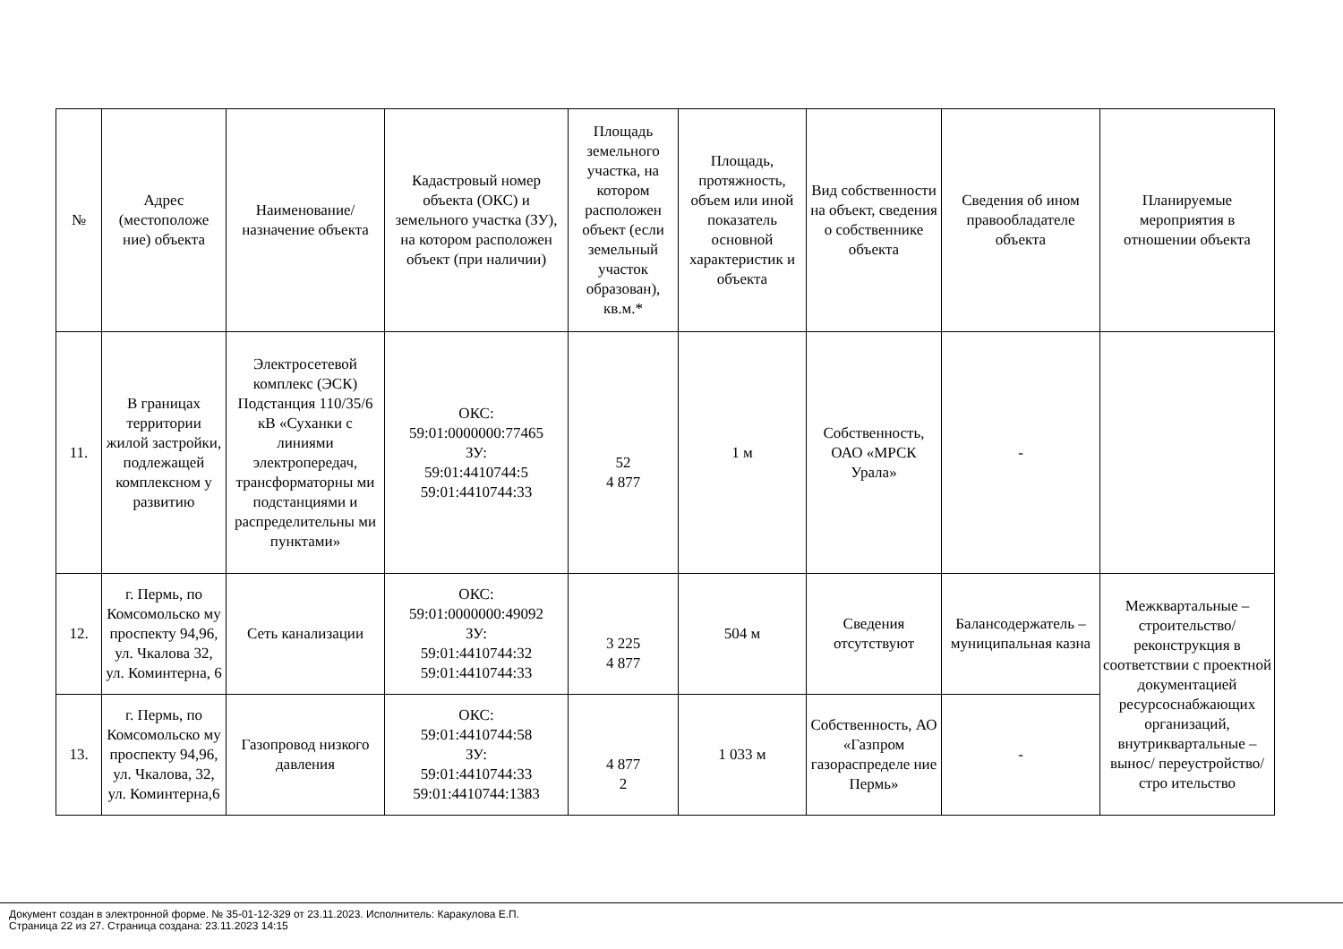| № | Адрес (местоположе ние) объекта | Наименование/ назначение объекта | Кадастровый номер объекта (ОКС) и земельного участка (ЗУ), на котором расположен объект (при наличии) | Площадь земельного участка, на котором расположен объект (если земельный участок образован), кв.м.* | Площадь, протяжность, объем или иной показатель основной характеристик и объекта | Вид собственности на объект, сведения о собственнике объекта | Сведения об ином правообладателе объекта | Планируемые мероприятия в отношении объекта |
| --- | --- | --- | --- | --- | --- | --- | --- | --- |
| 11. | В границах территории жилой застройки, подлежащей комплексном у развитию | Электросетевой комплекс (ЭСК) Подстанция 110/35/6 кВ «Суханки с линиями электропередач, трансформаторны ми подстанциями и распределительны ми пунктами» | ОКС: 59:01:0000000:77465 ЗУ: 59:01:4410744:5 59:01:4410744:33 | 52 4 877 | 1 м | Собственность, ОАО «МРСК Урала» | - | |
| 12. | г. Пермь, по Комсомольско му проспекту 94,96, ул. Чкалова 32, ул. Коминтерна, 6 | Сеть канализации | ОКС: 59:01:0000000:49092 ЗУ: 59:01:4410744:32 59:01:4410744:33 | 3 225 4 877 | 504 м | Сведения отсутствуют | Балансодержатель – муниципальная казна | Межквартальные – строительство/ реконструкция в соответствии с проектной документацией ресурсоснабжающих организаций, внутриквартальные –вынос/ переустройство/стро ительство |
| 13. | г. Пермь, по Комсомольско му проспекту 94,96, ул. Чкалова, 32, ул. Коминтерна,6 | Газопровод низкого давления | ОКС: 59:01:4410744:58 ЗУ: 59:01:4410744:33 59:01:4410744:1383 | 4 877 2 | 1 033 м | Собственность, АО «Газпром газораспределе ние Пермь» | - | |
Документ создан в электронной форме. № 35-01-12-329 от 23.11.2023. Исполнитель: Каракулова Е.П.
Страница 22 из 27. Страница создана: 23.11.2023 14:15